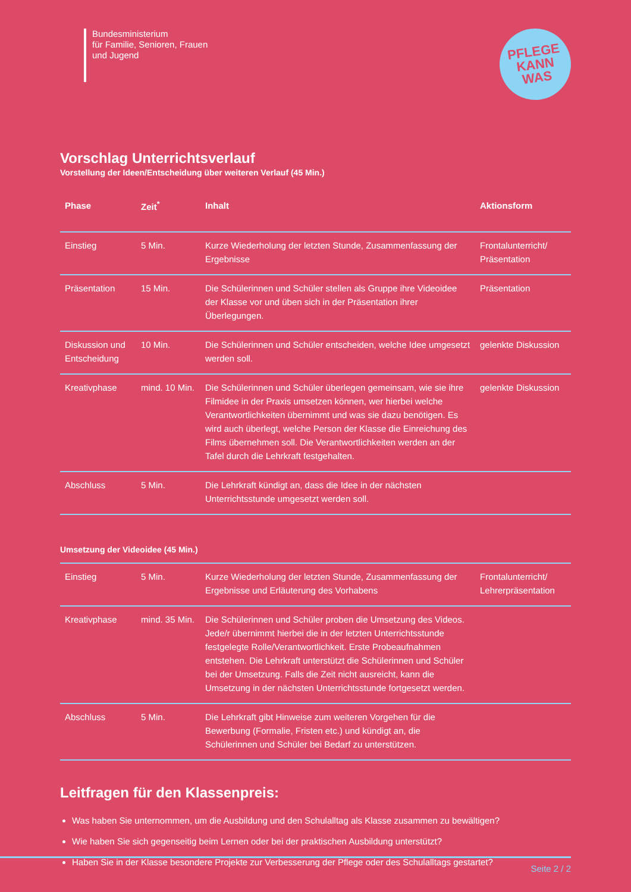Bundesministerium
für Familie, Senioren, Frauen
und Jugend
PFLEGE
KANN
WAS
Vorschlag Unterrichtsverlauf
Vorstellung der Ideen/Entscheidung über weiteren Verlauf (45 Min.)
| Phase | Zeit<sup>*</sup> | Inhalt | Aktionsform |
| --- | --- | --- | --- |
| Einstieg | 5 Min. | Kurze Wiederholung der letzten Stunde, Zusammenfassung der Ergebnisse | Frontalunterricht/ Präsentation |
| Präsentation | 15 Min. | Die Schülerinnen und Schüler stellen als Gruppe ihre Videoidee der Klasse vor und üben sich in der Präsentation ihrer Überlegungen. | Präsentation |
| Diskussion und Entscheidung | 10 Min. | Die Schülerinnen und Schüler entscheiden, welche Idee umgesetzt werden soll. | gelenkte Diskussion |
| Kreativphase | mind. 10 Min. | Die Schülerinnen und Schüler überlegen gemeinsam, wie sie ihre Filmidee in der Praxis umsetzen können, wer hierbei welche Verantwortlichkeiten übernimmt und was sie dazu benötigen. Es wird auch überlegt, welche Person der Klasse die Einreichung des Films übernehmen soll. Die Verantwortlichkeiten werden an der Tafel durch die Lehrkraft festgehalten. | gelenkte Diskussion |
| Abschluss | 5 Min. | Die Lehrkraft kündigt an, dass die Idee in der nächsten Unterrichtsstunde umgesetzt werden soll. | |
Umsetzung der Videoidee (45 Min.)
| Einstieg | 5 Min. | Kurze Wiederholung der letzten Stunde, Zusammenfassung der Ergebnisse und Erläuterung des Vorhabens | Frontalunterricht/ Lehrerpräsentation |
| Kreativphase | mind. 35 Min. | Die Schülerinnen und Schüler proben die Umsetzung des Videos. Jede/r übernimmt hierbei die in der letzten Unterrichtsstunde festgelegte Rolle/Verantwortlichkeit. Erste Probeaufnahmen entstehen. Die Lehrkraft unterstützt die Schülerinnen und Schüler bei der Umsetzung. Falls die Zeit nicht ausreicht, kann die Umsetzung in der nächsten Unterrichtsstunde fortgesetzt werden. | |
| Abschluss | 5 Min. | Die Lehrkraft gibt Hinweise zum weiteren Vorgehen für die Bewerbung (Formalie, Fristen etc.) und kündigt an, die Schülerinnen und Schüler bei Bedarf zu unterstützen. | |
Leitfragen für den Klassenpreis:
Was haben Sie unternommen, um die Ausbildung und den Schulalltag als Klasse zusammen zu bewältigen?
Wie haben Sie sich gegenseitig beim Lernen oder bei der praktischen Ausbildung unterstützt?
Haben Sie in der Klasse besondere Projekte zur Verbesserung der Pflege oder des Schulalltags gestartet?
Seite 2 / 2